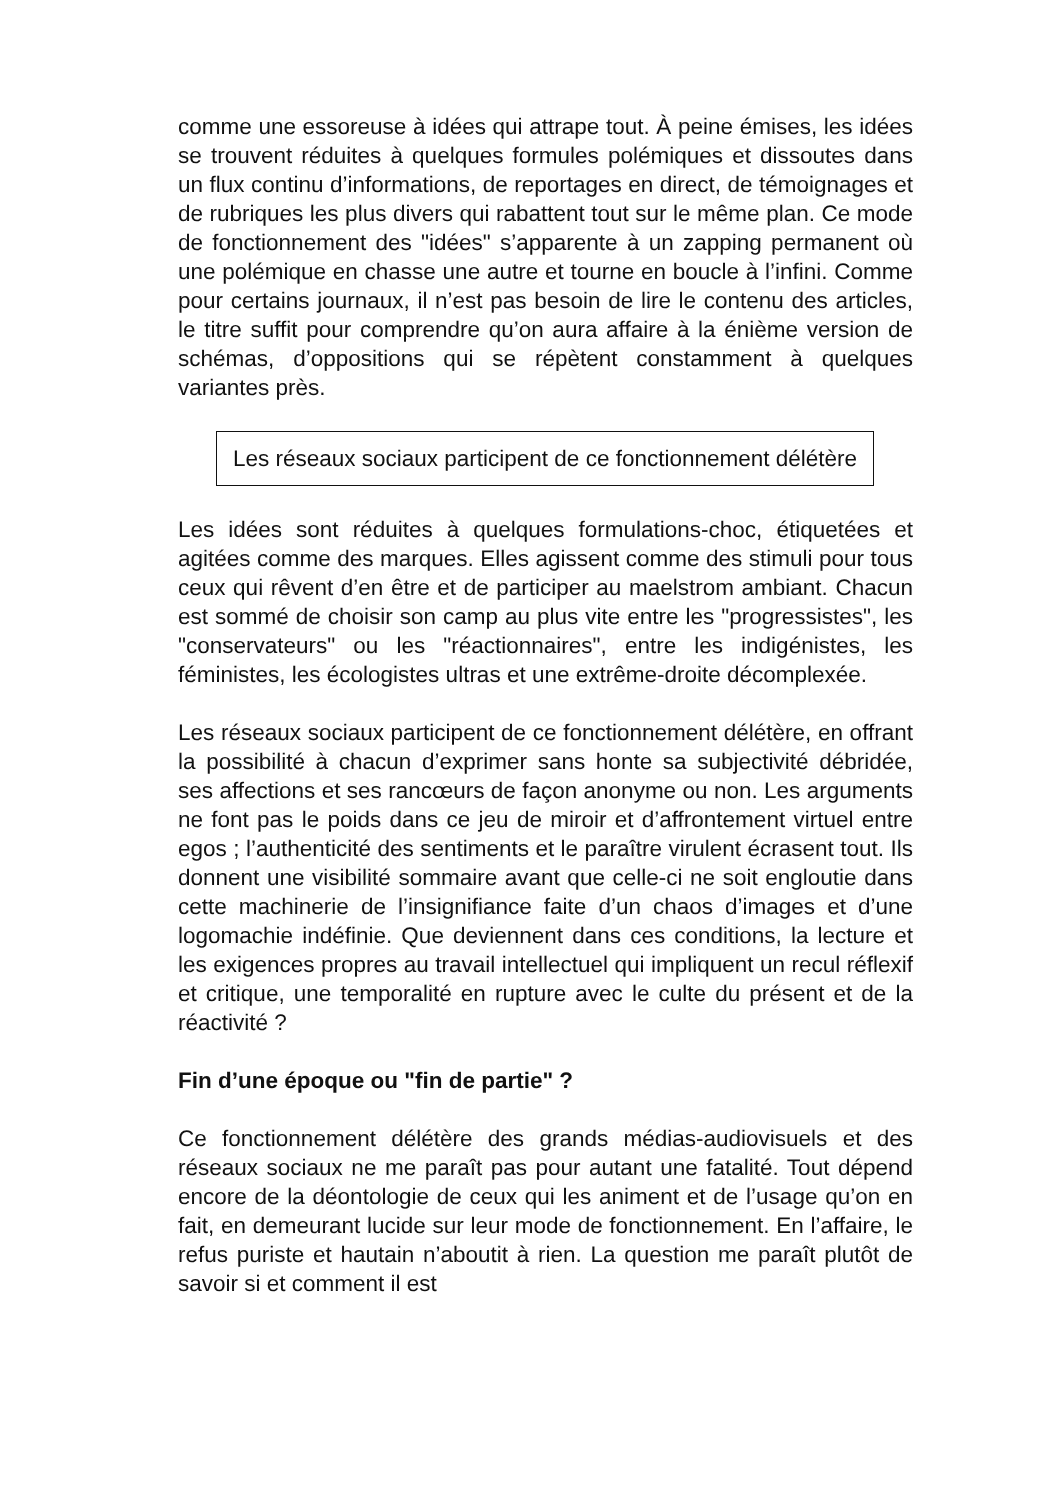comme une essoreuse à idées qui attrape tout. À peine émises, les idées se trouvent réduites à quelques formules polémiques et dissoutes dans un flux continu d’informations, de reportages en direct, de témoignages et de rubriques les plus divers qui rabattent tout sur le même plan. Ce mode de fonctionnement des "idées" s’apparente à un zapping permanent où une polémique en chasse une autre et tourne en boucle à l’infini. Comme pour certains journaux, il n’est pas besoin de lire le contenu des articles, le titre suffit pour comprendre qu’on aura affaire à la énième version de schémas, d’oppositions qui se répètent constamment à quelques variantes près.
Les réseaux sociaux participent de ce fonctionnement délétère
Les idées sont réduites à quelques formulations-choc, étiquetées et agitées comme des marques. Elles agissent comme des stimuli pour tous ceux qui rêvent d’en être et de participer au maelstrom ambiant. Chacun est sommé de choisir son camp au plus vite entre les "progressistes", les "conservateurs" ou les "réactionnaires", entre les indigénistes, les féministes, les écologistes ultras et une extrême-droite décomplexée.
Les réseaux sociaux participent de ce fonctionnement délétère, en offrant la possibilité à chacun d’exprimer sans honte sa subjectivité débridée, ses affections et ses rancœurs de façon anonyme ou non. Les arguments ne font pas le poids dans ce jeu de miroir et d’affrontement virtuel entre egos ; l’authenticité des sentiments et le paraître virulent écrasent tout. Ils donnent une visibilité sommaire avant que celle-ci ne soit engloutie dans cette machinerie de l’insignifiance faite d’un chaos d’images et d’une logomachie indéfinie. Que deviennent dans ces conditions, la lecture et les exigences propres au travail intellectuel qui impliquent un recul réflexif et critique, une temporalité en rupture avec le culte du présent et de la réactivité ?
Fin d’une époque ou "fin de partie" ?
Ce fonctionnement délétère des grands médias-audiovisuels et des réseaux sociaux ne me paraît pas pour autant une fatalité. Tout dépend encore de la déontologie de ceux qui les animent et de l’usage qu’on en fait, en demeurant lucide sur leur mode de fonctionnement. En l’affaire, le refus puriste et hautain n’aboutit à rien. La question me paraît plutôt de savoir si et comment il est